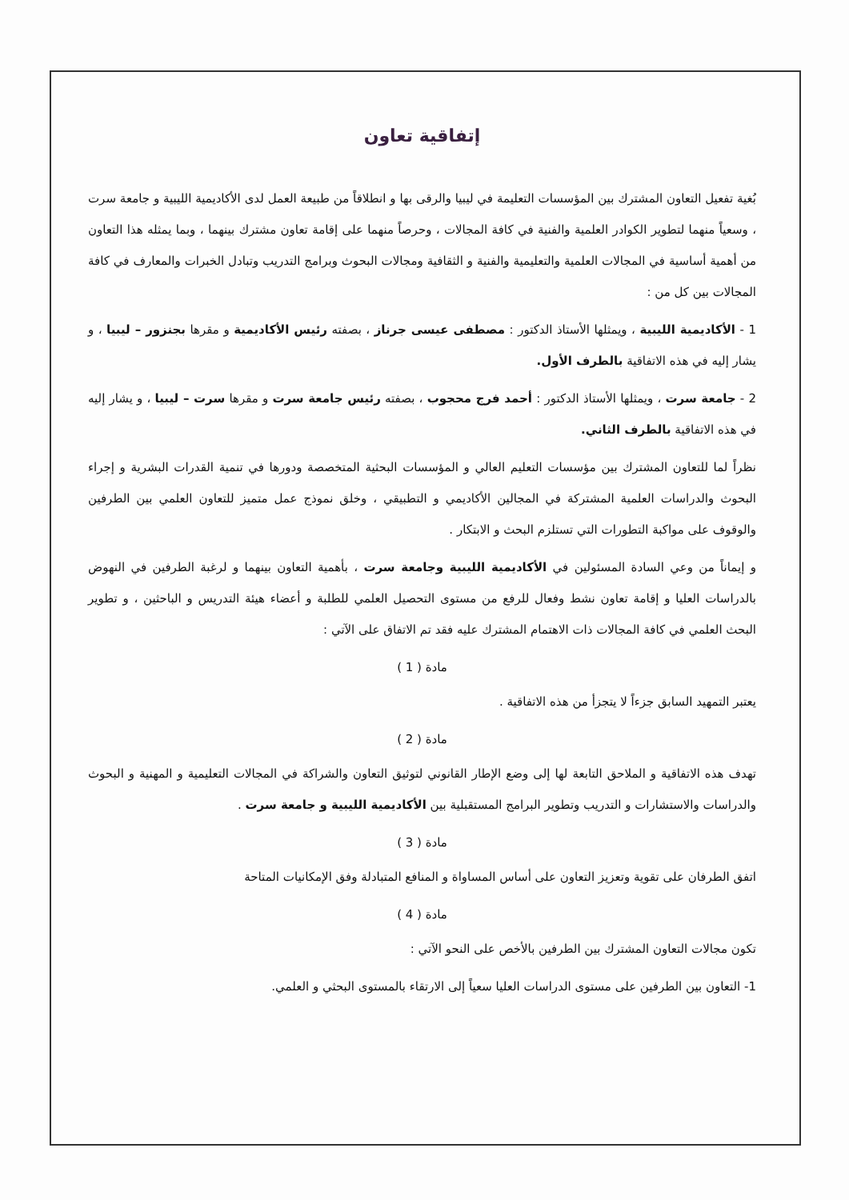إتفاقية تعاون
بُغية تفعيل التعاون المشترك بين المؤسسات التعليمة في ليبيا والرقى بها و انطلاقاً من طبيعة العمل لدى الأكاديمية الليبية و جامعة سرت ، وسعياً منهما لتطوير الكوادر العلمية والفنية في كافة المجالات ، وحرصاً منهما على إقامة تعاون مشترك بينهما ، وبما يمثله هذا التعاون من أهمية أساسية في المجالات العلمية والتعليمية والفنية و الثقافية ومجالات البحوث وبرامج التدريب وتبادل الخبرات والمعارف في كافة المجالات بين كل من :
1 - الأكاديمية الليبية ، ويمثلها الأستاذ الدكتور : مصطفى عيسى جرناز ، بصفته رئيس الأكاديمية و مقرها بجنزور – ليبيا ، و يشار إليه في هذه الاتفاقية بالطرف الأول.
2 - جامعة سرت ، ويمثلها الأستاذ الدكتور : أحمد فرج محجوب ، بصفته رئيس جامعة سرت و مقرها سرت – ليبيا ، و يشار إليه في هذه الاتفاقية بالطرف الثاني.
نظراً لما للتعاون المشترك بين مؤسسات التعليم العالي و المؤسسات البحثية المتخصصة ودورها في تنمية القدرات البشرية و إجراء البحوث والدراسات العلمية المشتركة في المجالين الأكاديمي و التطبيقي ، وخلق نموذج عمل متميز للتعاون العلمي بين الطرفين والوقوف على مواكبة التطورات التي تستلزم البحث و الابتكار .
و إيماناً من وعي السادة المسئولين في الأكاديمية الليبية وجامعة سرت ، بأهمية التعاون بينهما و لرغبة الطرفين في النهوض بالدراسات العليا و إقامة تعاون نشط وفعال للرفع من مستوى التحصيل العلمي للطلبة و أعضاء هيئة التدريس و الباحثين ، و تطوير البحث العلمي في كافة المجالات ذات الاهتمام المشترك عليه فقد تم الاتفاق على الآتي :
مادة ( 1 )
يعتبر التمهيد السابق جزءاً لا يتجزأ من هذه الاتفاقية .
مادة ( 2 )
تهدف هذه الاتفاقية و الملاحق التابعة لها إلى وضع الإطار القانوني لتوثيق التعاون والشراكة في المجالات التعليمية و المهنية و البحوث والدراسات والاستشارات و التدريب وتطوير البرامج المستقبلية بين الأكاديمية الليبية و جامعة سرت .
مادة ( 3 )
اتفق الطرفان على تقوية وتعزيز التعاون على أساس المساواة و المنافع المتبادلة وفق الإمكانيات المتاحة
مادة ( 4 )
تكون مجالات التعاون المشترك بين الطرفين بالأخص على النحو الآتي :
1- التعاون بين الطرفين على مستوى الدراسات العليا سعياً إلى الارتقاء بالمستوى البحثي و العلمي.